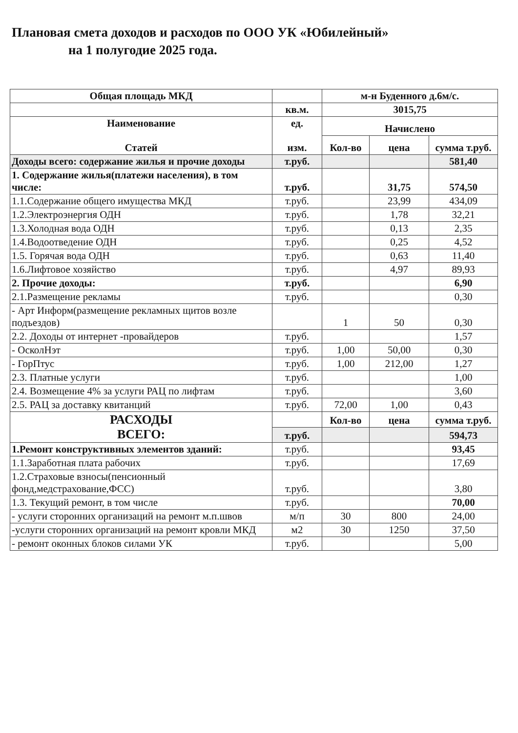Плановая смета доходов и расходов по ООО УК «Юбилейный»
на 1 полугодие 2025 года.
| Общая площадь МКД | | м-н Буденного д.6м/с. | | |
| --- | --- | --- | --- | --- |
| | кв.м. | 3015,75 | | |
| Наименование Статей | ед. изм. | Начислено | | |
| | | Кол-во | цена | сумма т.руб. |
| Доходы всего: содержание жилья и прочие доходы | т.руб. | | | 581,40 |
| 1. Содержание жилья(платежи населения), в том числе: | т.руб. | | 31,75 | 574,50 |
| 1.1.Содержание общего имущества МКД | т.руб. | | 23,99 | 434,09 |
| 1.2.Электроэнергия ОДН | т.руб. | | 1,78 | 32,21 |
| 1.3.Холодная вода ОДН | т.руб. | | 0,13 | 2,35 |
| 1.4.Водоотведение ОДН | т.руб. | | 0,25 | 4,52 |
| 1.5. Горячая вода ОДН | т.руб. | | 0,63 | 11,40 |
| 1.6.Лифтовое хозяйство | т.руб. | | 4,97 | 89,93 |
| 2. Прочие доходы: | т.руб. | | | 6,90 |
| 2.1.Размещение рекламы | т.руб. | | | 0,30 |
| - Арт Информ(размещение рекламных щитов возле подъездов) | | 1 | 50 | 0,30 |
| 2.2. Доходы от интернет -провайдеров | т.руб. | | | 1,57 |
| - ОсколНэт | т.руб. | 1,00 | 50,00 | 0,30 |
| - ГорПтус | т.руб. | 1,00 | 212,00 | 1,27 |
| 2.3. Платные услуги | т.руб. | | | 1,00 |
| 2.4. Возмещение 4% за услуги РАЦ по лифтам | т.руб. | | | 3,60 |
| 2.5. РАЦ за доставку квитанций | т.руб. | 72,00 | 1,00 | 0,43 |
| РАСХОДЫ ВСЕГО: | | Кол-во | цена | сумма т.руб. |
| | т.руб. | | | 594,73 |
| 1.Ремонт конструктивных элементов зданий: | т.руб. | | | 93,45 |
| 1.1.Заработная плата рабочих | т.руб. | | | 17,69 |
| 1.2.Страховые взносы(пенсионный фонд,медстрахование,ФСС) | т.руб. | | | 3,80 |
| 1.3. Текущий ремонт, в том числе | т.руб. | | | 70,00 |
| - услуги сторонних организаций на ремонт м.п.швов | м/п | 30 | 800 | 24,00 |
| -услуги сторонних организаций на ремонт кровли МКД | м2 | 30 | 1250 | 37,50 |
| - ремонт оконных блоков силами УК | т.руб. | | | 5,00 |